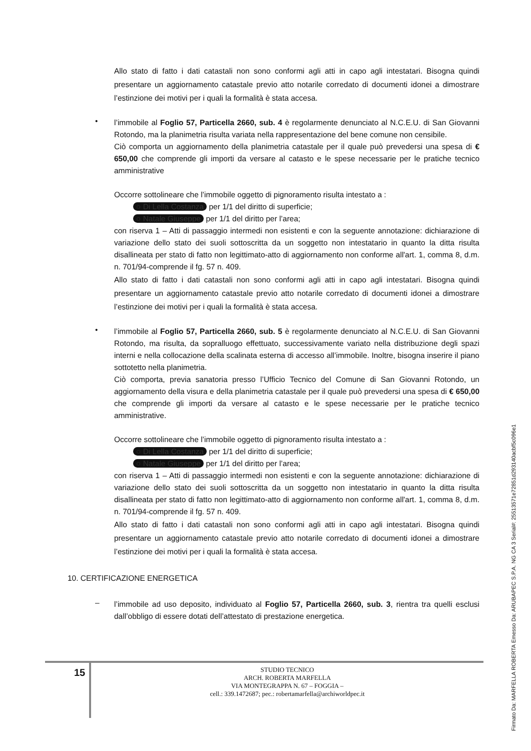Allo stato di fatto i dati catastali non sono conformi agli atti in capo agli intestatari. Bisogna quindi presentare un aggiornamento catastale previo atto notarile corredato di documenti idonei a dimostrare l’estinzione dei motivi per i quali la formalità è stata accesa.
•
l’immobile al Foglio 57, Particella 2660, sub. 4 è regolarmente denunciato al N.C.E.U. di San Giovanni Rotondo, ma la planimetria risulta variata nella rappresentazione del bene comune non censibile.
Ciò comporta un aggiornamento della planimetria catastale per il quale può prevedersi una spesa di € 650,00 che comprende gli importi da versare al catasto e le spese necessarie per le pratiche tecnico amministrative
Occorre sottolineare che l’immobile oggetto di pignoramento risulta intestato a :
○ Di Lella Costanza per 1/1 del diritto di superficie;
○ Natale Giuseppe per 1/1 del diritto per l’area;
con riserva 1 – Atti di passaggio intermedi non esistenti e con la seguente annotazione: dichiarazione di variazione dello stato dei suoli sottoscritta da un soggetto non intestatario in quanto la ditta risulta disallineata per stato di fatto non legittimato-atto di aggiornamento non conforme all'art. 1, comma 8, d.m. n. 701/94-comprende il fg. 57 n. 409.
Allo stato di fatto i dati catastali non sono conformi agli atti in capo agli intestatari. Bisogna quindi presentare un aggiornamento catastale previo atto notarile corredato di documenti idonei a dimostrare l’estinzione dei motivi per i quali la formalità è stata accesa.
•
l’immobile al Foglio 57, Particella 2660, sub. 5 è regolarmente denunciato al N.C.E.U. di San Giovanni Rotondo, ma risulta, da sopralluogo effettuato, successivamente variato nella distribuzione degli spazi interni e nella collocazione della scalinata esterna di accesso all’immobile. Inoltre, bisogna inserire il piano sottotetto nella planimetria.
Ciò comporta, previa sanatoria presso l’Ufficio Tecnico del Comune di San Giovanni Rotondo, un aggiornamento della visura e della planimetria catastale per il quale può prevedersi una spesa di € 650,00 che comprende gli importi da versare al catasto e le spese necessarie per le pratiche tecnico amministrative.
Occorre sottolineare che l’immobile oggetto di pignoramento risulta intestato a :
○ Di Lella Costanza per 1/1 del diritto di superficie;
○ Natale Giuseppe per 1/1 del diritto per l’area;
con riserva 1 – Atti di passaggio intermedi non esistenti e con la seguente annotazione: dichiarazione di variazione dello stato dei suoli sottoscritta da un soggetto non intestatario in quanto la ditta risulta disallineata per stato di fatto non legittimato-atto di aggiornamento non conforme all'art. 1, comma 8, d.m. n. 701/94-comprende il fg. 57 n. 409.
Allo stato di fatto i dati catastali non sono conformi agli atti in capo agli intestatari. Bisogna quindi presentare un aggiornamento catastale previo atto notarile corredato di documenti idonei a dimostrare l’estinzione dei motivi per i quali la formalità è stata accesa.
10. CERTIFICAZIONE ENERGETICA
–
l’immobile ad uso deposito, individuato al Foglio 57, Particella 2660, sub. 3, rientra tra quelli esclusi dall’obbligo di essere dotati dell’attestato di prestazione energetica.
15
STUDIO TECNICO
ARCH. ROBERTA MARFELLA
VIA MONTEGRAPPA N. 67 – FOGGIA –
cell.: 339.1472687; pec.: robertamarfella@archiworldpec.it
Firmato Da: MARFELLA ROBERTA Emesso Da: ARUBAPEC S.P.A. NG CA 3 Serial#: 25513571e72851d293140acbf5c096e1